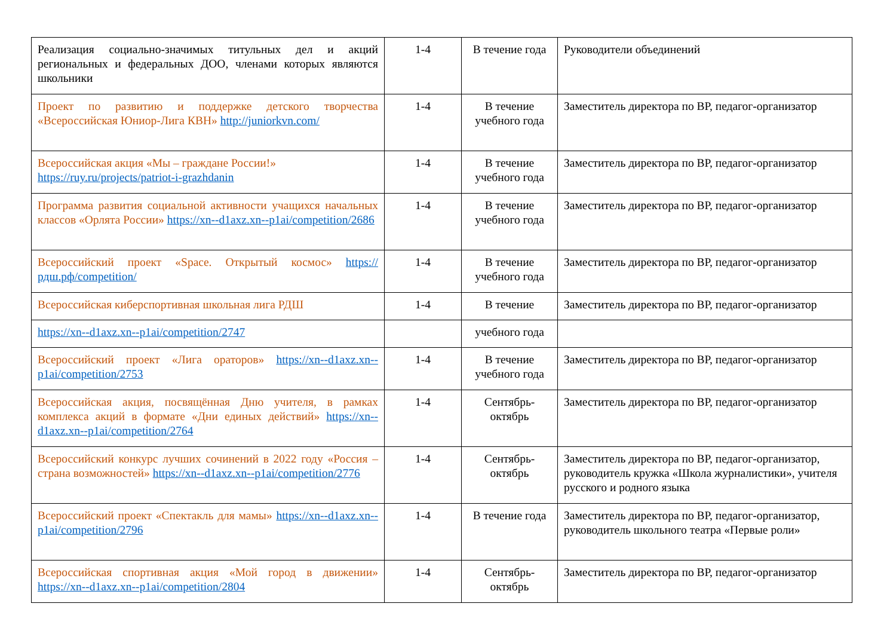| Реализация социально-значимых титульных дел и акций региональных и федеральных ДОО, членами которых являются школьники | 1-4 | В течение года | Руководители объединений |
| Проект по развитию и поддержке детского творчества «Всероссийская Юниор-Лига КВН» http://juniorkvn.com/ | 1-4 | В течение учебного года | Заместитель директора по ВР, педагог-организатор |
| Всероссийская акция «Мы – граждане России!» https://ruy.ru/projects/patriot-i-grazhdanin | 1-4 | В течение учебного года | Заместитель директора по ВР, педагог-организатор |
| Программа развития социальной активности учащихся начальных классов «Орлята России» https://xn--d1axz.xn--p1ai/competition/2686 | 1-4 | В течение учебного года | Заместитель директора по ВР, педагог-организатор |
| Всероссийский проект «Space. Открытый космос» https://рдш.рф/competition/ | 1-4 | В течение учебного года | Заместитель директора по ВР, педагог-организатор |
| Всероссийская киберспортивная школьная лига РДШ | 1-4 | В течение | Заместитель директора по ВР, педагог-организатор |
| https://xn--d1axz.xn--p1ai/competition/2747 | | учебного года | |
| Всероссийский проект «Лига ораторов» https://xn--d1axz.xn--p1ai/competition/2753 | 1-4 | В течение учебного года | Заместитель директора по ВР, педагог-организатор |
| Всероссийская акция, посвящённая Дню учителя, в рамках комплекса акций в формате «Дни единых действий» https://xn--d1axz.xn--p1ai/competition/2764 | 1-4 | Сентябрь-октябрь | Заместитель директора по ВР, педагог-организатор |
| Всероссийский конкурс лучших сочинений в 2022 году «Россия – страна возможностей» https://xn--d1axz.xn--p1ai/competition/2776 | 1-4 | Сентябрь-октябрь | Заместитель директора по ВР, педагог-организатор, руководитель кружка «Школа журналистики», учителя русского и родного языка |
| Всероссийский проект «Спектакль для мамы» https://xn--d1axz.xn--p1ai/competition/2796 | 1-4 | В течение года | Заместитель директора по ВР, педагог-организатор, руководитель школьного театра «Первые роли» |
| Всероссийская спортивная акция «Мой город в движении» https://xn--d1axz.xn--p1ai/competition/2804 | 1-4 | Сентябрь-октябрь | Заместитель директора по ВР, педагог-организатор |